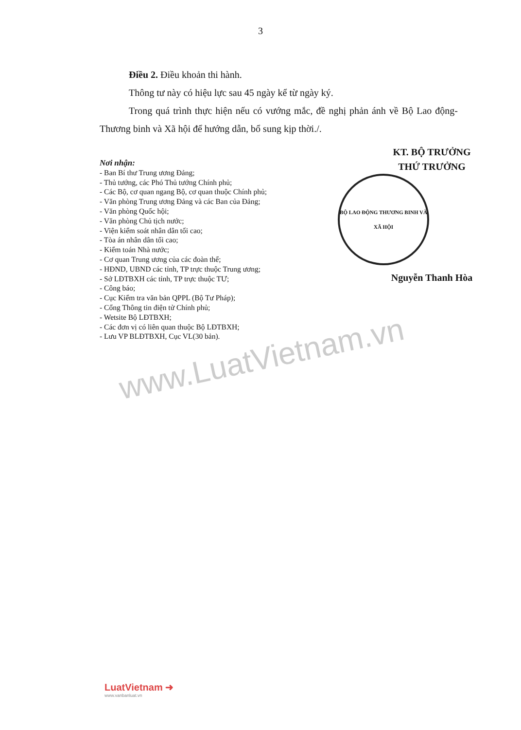3
Điều 2. Điều khoản thi hành.
Thông tư này có hiệu lực sau 45 ngày kể từ ngày ký.
Trong quá trình thực hiện nếu có vướng mắc, đề nghị phản ánh về Bộ Lao động-Thương binh và Xã hội để hướng dẫn, bổ sung kịp thời./.
Nơi nhận:
- Ban Bí thư Trung ương Đảng;
- Thủ tướng, các Phó Thủ tướng Chính phủ;
- Các Bộ, cơ quan ngang Bộ, cơ quan thuộc Chính phủ;
- Văn phòng Trung ương Đảng và các Ban của Đảng;
- Văn phòng Quốc hội;
- Văn phòng Chủ tịch nước;
- Viện kiểm soát nhân dân tối cao;
- Tòa án nhân dân tối cao;
- Kiểm toán Nhà nước;
- Cơ quan Trung ương của các đoàn thể;
- HĐND, UBND các tỉnh, TP trực thuộc Trung ương;
- Sở LĐTBXH các tỉnh, TP trực thuộc TƯ;
- Công báo;
- Cục Kiểm tra văn bản QPPL (Bộ Tư Pháp);
- Cổng Thông tin điện tử Chính phủ;
- Wetsite Bộ LĐTBXH;
- Các đơn vị có liên quan thuộc Bộ LĐTBXH;
- Lưu VP BLĐTBXH, Cục VL(30 bản).
KT. BỘ TRƯỞNG
THỨ TRƯỞNG
BỘ LAO ĐỘNG THƯƠNG BINH VÀ XÃ HỘI
Nguyễn Thanh Hòa
www.LuatVietnam.vn
LuatVietnam ➜
www.vanbanluat.vn